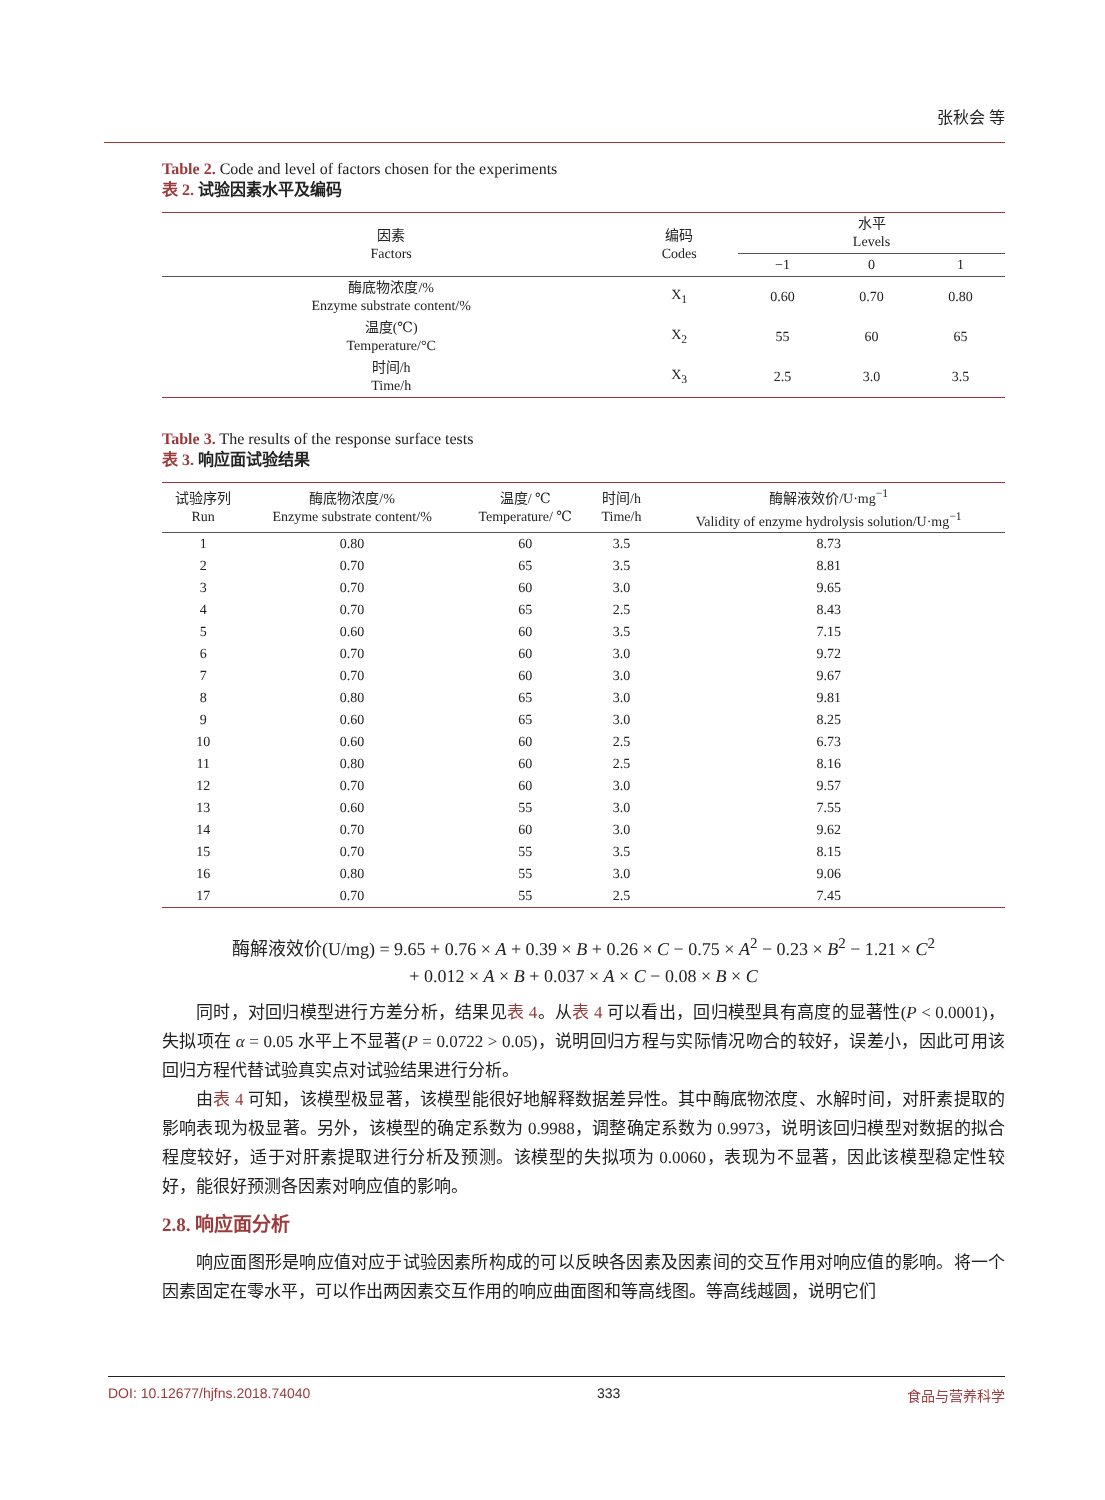张秋会 等
Table 2. Code and level of factors chosen for the experiments
表 2. 试验因素水平及编码
| 因素 Factors | 编码 Codes | 水平 Levels | | |
| --- | --- | --- | --- | --- |
| | | −1 | 0 | 1 |
| 酶底物浓度/% Enzyme substrate content/% | X<sub>1</sub> | 0.60 | 0.70 | 0.80 |
| 温度(℃) Temperature/°C | X<sub>2</sub> | 55 | 60 | 65 |
| 时间/h Time/h | X<sub>3</sub> | 2.5 | 3.0 | 3.5 |
Table 3. The results of the response surface tests
表 3. 响应面试验结果
| 试验序列 Run | 酶底物浓度/% Enzyme substrate content/% | 温度/ ℃ Temperature/ ℃ | 时间/h Time/h | 酶解液效价/U·mg<sup>−1</sup> Validity of enzyme hydrolysis solution/U·mg<sup>−1</sup> |
| --- | --- | --- | --- | --- |
| 1 | 0.80 | 60 | 3.5 | 8.73 |
| 2 | 0.70 | 65 | 3.5 | 8.81 |
| 3 | 0.70 | 60 | 3.0 | 9.65 |
| 4 | 0.70 | 65 | 2.5 | 8.43 |
| 5 | 0.60 | 60 | 3.5 | 7.15 |
| 6 | 0.70 | 60 | 3.0 | 9.72 |
| 7 | 0.70 | 60 | 3.0 | 9.67 |
| 8 | 0.80 | 65 | 3.0 | 9.81 |
| 9 | 0.60 | 65 | 3.0 | 8.25 |
| 10 | 0.60 | 60 | 2.5 | 6.73 |
| 11 | 0.80 | 60 | 2.5 | 8.16 |
| 12 | 0.70 | 60 | 3.0 | 9.57 |
| 13 | 0.60 | 55 | 3.0 | 7.55 |
| 14 | 0.70 | 60 | 3.0 | 9.62 |
| 15 | 0.70 | 55 | 3.5 | 8.15 |
| 16 | 0.80 | 55 | 3.0 | 9.06 |
| 17 | 0.70 | 55 | 2.5 | 7.45 |
酶解液效价(U/mg) = 9.65 + 0.76 × A + 0.39 × B + 0.26 × C − 0.75 × A<sup>2</sup> − 0.23 × B<sup>2</sup> − 1.21 × C<sup>2</sup>
+ 0.012 × A × B + 0.037 × A × C − 0.08 × B × C
同时，对回归模型进行方差分析，结果见表 4。从表 4 可以看出，回归模型具有高度的显著性(P < 0.0001)，失拟项在 α = 0.05 水平上不显著(P = 0.0722 > 0.05)，说明回归方程与实际情况吻合的较好，误差小，因此可用该回归方程代替试验真实点对试验结果进行分析。
由表 4 可知，该模型极显著，该模型能很好地解释数据差异性。其中酶底物浓度、水解时间，对肝素提取的影响表现为极显著。另外，该模型的确定系数为 0.9988，调整确定系数为 0.9973，说明该回归模型对数据的拟合程度较好，适于对肝素提取进行分析及预测。该模型的失拟项为 0.0060，表现为不显著，因此该模型稳定性较好，能很好预测各因素对响应值的影响。
2.8. 响应面分析
响应面图形是响应值对应于试验因素所构成的可以反映各因素及因素间的交互作用对响应值的影响。将一个因素固定在零水平，可以作出两因素交互作用的响应曲面图和等高线图。等高线越圆，说明它们
DOI: 10.12677/hjfns.2018.74040 333 食品与营养科学